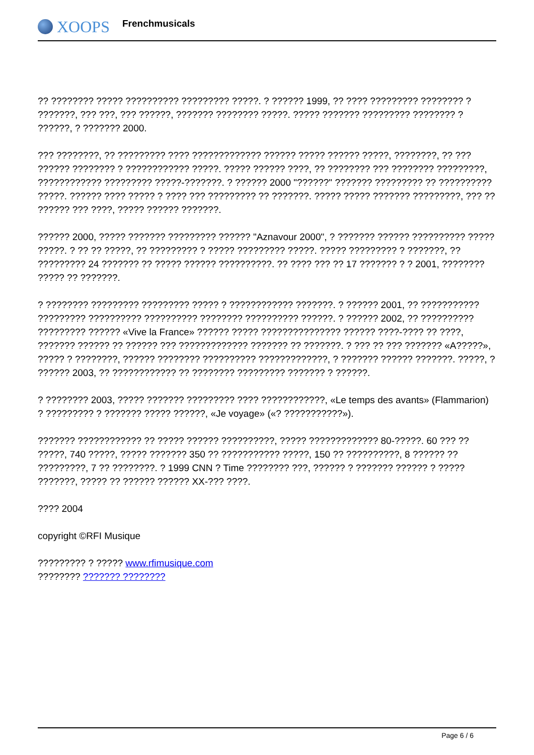XOOPS
Frenchmusicals
?? ???????? ????? ?????????? ????????? ?????. ? ?????? 1999, ?? ???? ????????? ???????? ? ???????, ??? ???, ??? ??????, ??????? ???????? ?????. ????? ??????? ????????? ???????? ? ??????, ? ??????? 2000.
??? ????????, ?? ????????? ???? ????????????? ?????? ????? ?????? ?????, ????????, ?? ??? ?????? ???????? ? ???????????? ?????. ????? ?????? ????, ?? ???????? ??? ???????? ?????????, ???????????? ????????? ?????-???????. ? ?????? 2000 "??????" ??????? ????????? ?? ?????????? ?????. ?????? ???? ????? ? ???? ??? ????????? ?? ???????. ????? ????? ??????? ?????????, ??? ?? ?????? ??? ????, ????? ?????? ???????.
?????? 2000, ????? ??????? ????????? ?????? "Aznavour 2000", ? ??????? ?????? ?????????? ????? ?????. ? ?? ?? ?????, ?? ????????? ? ????? ????????? ?????. ????? ????????? ? ???????, ?? ????????? 24 ??????? ?? ????? ?????? ??????????. ?? ???? ??? ?? 17 ??????? ? ? 2001, ???????? ????? ?? ???????.
? ???????? ????????? ????????? ????? ? ???????????? ???????. ? ?????? 2001, ?? ??????????? ????????? ?????????? ?????????? ???????? ?????????? ??????. ? ?????? 2002, ?? ?????????? ????????? ?????? «Vive la France» ?????? ????? ??????????????? ?????? ????-???? ?? ????, ??????? ?????? ?? ?????? ??? ????????????? ??????? ?? ???????. ? ??? ?? ??? ??????? «A?????», ????? ? ????????, ?????? ???????? ?????????? ?????????????, ? ??????? ?????? ???????. ?????, ? ?????? 2003, ?? ???????????? ?? ???????? ????????? ??????? ? ??????.
? ???????? 2003, ????? ??????? ????????? ???? ????????????, «Le temps des avants» (Flammarion) ? ????????? ? ??????? ????? ??????, «Je voyage» («? ???????????»).
??????? ???????????? ?? ????? ?????? ??????????, ????? ????????????? 80-?????. 60 ??? ?? ?????, 740 ?????, ????? ??????? 350 ?? ??????????? ?????, 150 ?? ??????????, 8 ?????? ?? ?????????, 7 ?? ????????. ? 1999 CNN ? Time ???????? ???, ?????? ? ??????? ?????? ? ????? ???????, ????? ?? ?????? ?????? XX-??? ????.
???? 2004
copyright ©RFI Musique
????????? ? ????? www.rfimusique.com
???????? ??????? ????????
Page 6 / 6